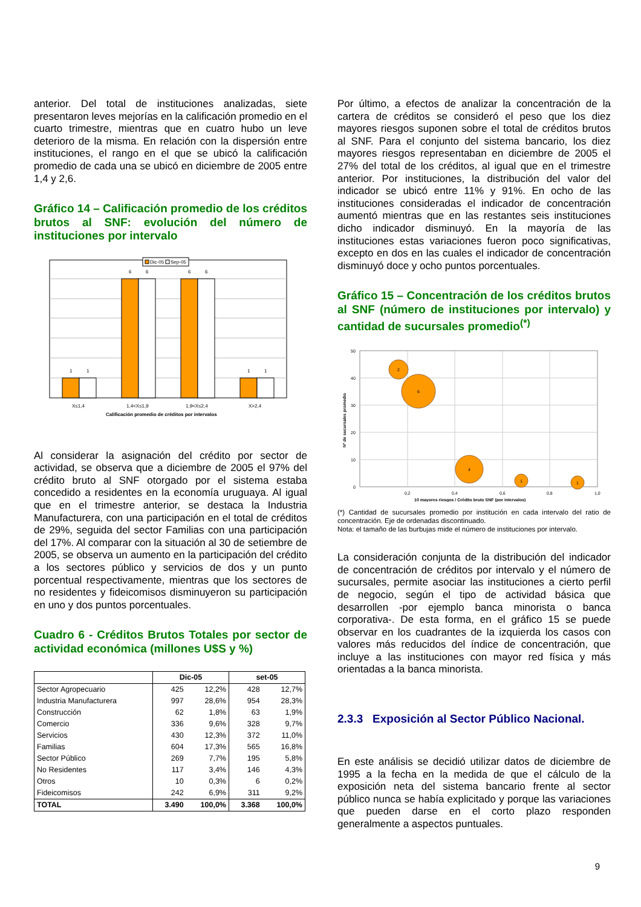anterior. Del total de instituciones analizadas, siete presentaron leves mejorías en la calificación promedio en el cuarto trimestre, mientras que en cuatro hubo un leve deterioro de la misma. En relación con la dispersión entre instituciones, el rango en el que se ubicó la calificación promedio de cada una se ubicó en diciembre de 2005 entre 1,4 y 2,6.
Gráfico 14 – Calificación promedio de los créditos brutos al SNF: evolución del número de instituciones por intervalo
Dic-05
Sep-05
1
1
6
6
6
6
1
1
X≤1,4
1,4<X≤1,9
1,9<X≤2,4
X>2,4
Calificación promedio de créditos por intervalos
Al considerar la asignación del crédito por sector de actividad, se observa que a diciembre de 2005 el 97% del crédito bruto al SNF otorgado por el sistema estaba concedido a residentes en la economía uruguaya. Al igual que en el trimestre anterior, se destaca la Industria Manufacturera, con una participación en el total de créditos de 29%, seguida del sector Familias con una participación del 17%. Al comparar con la situación al 30 de setiembre de 2005, se observa un aumento en la participación del crédito a los sectores público y servicios de dos y un punto porcentual respectivamente, mientras que los sectores de no residentes y fideicomisos disminuyeron su participación en uno y dos puntos porcentuales.
Cuadro 6 - Créditos Brutos Totales por sector de actividad económica (millones U$S y %)
| | Dic-05 | | set-05 | |
| --- | --- | --- | --- | --- |
| Sector Agropecuario | 425 | 12,2% | 428 | 12,7% |
| Industria Manufacturera | 997 | 28,6% | 954 | 28,3% |
| Construcción | 62 | 1,8% | 63 | 1,9% |
| Comercio | 336 | 9,6% | 328 | 9,7% |
| Servicios | 430 | 12,3% | 372 | 11,0% |
| Familias | 604 | 17,3% | 565 | 16,8% |
| Sector Público | 269 | 7,7% | 195 | 5,8% |
| No Residentes | 117 | 3,4% | 146 | 4,3% |
| Otros | 10 | 0,3% | 6 | 0,2% |
| Fideicomisos | 242 | 6,9% | 311 | 9,2% |
| TOTAL | 3.490 | 100,0% | 3.368 | 100,0% |
Por último, a efectos de analizar la concentración de la cartera de créditos se consideró el peso que los diez mayores riesgos suponen sobre el total de créditos brutos al SNF. Para el conjunto del sistema bancario, los diez mayores riesgos representaban en diciembre de 2005 el 27% del total de los créditos, al igual que en el trimestre anterior. Por instituciones, la distribución del valor del indicador se ubicó entre 11% y 91%. En ocho de las instituciones consideradas el indicador de concentración aumentó mientras que en las restantes seis instituciones dicho indicador disminuyó. En la mayoría de las instituciones estas variaciones fueron poco significativas, excepto en dos en las cuales el indicador de concentración disminuyó doce y ocho puntos porcentuales.
Gráfico 15 – Concentración de los créditos brutos al SNF (número de instituciones por intervalo) y cantidad de sucursales promedio<sup>(*)</sup>
Nº de sucursales promedio
50
40
30
20
10
0
0,2
0,4
0,6
0,8
1,0
10 mayores riesgos / Crédito bruto SNF (por intervalos)
2
6
4
1
1
(*) Cantidad de sucursales promedio por institución en cada intervalo del ratio de concentración. Eje de ordenadas discontinuado.
Nota: el tamaño de las burbujas mide el número de instituciones por intervalo.
La consideración conjunta de la distribución del indicador de concentración de créditos por intervalo y el número de sucursales, permite asociar las instituciones a cierto perfil de negocio, según el tipo de actividad básica que desarrollen -por ejemplo banca minorista o banca corporativa-. De esta forma, en el gráfico 15 se puede observar en los cuadrantes de la izquierda los casos con valores más reducidos del índice de concentración, que incluye a las instituciones con mayor red física y más orientadas a la banca minorista.
2.3.3 Exposición al Sector Público Nacional.
En este análisis se decidió utilizar datos de diciembre de 1995 a la fecha en la medida de que el cálculo de la exposición neta del sistema bancario frente al sector público nunca se había explicitado y porque las variaciones que pueden darse en el corto plazo responden generalmente a aspectos puntuales.
9